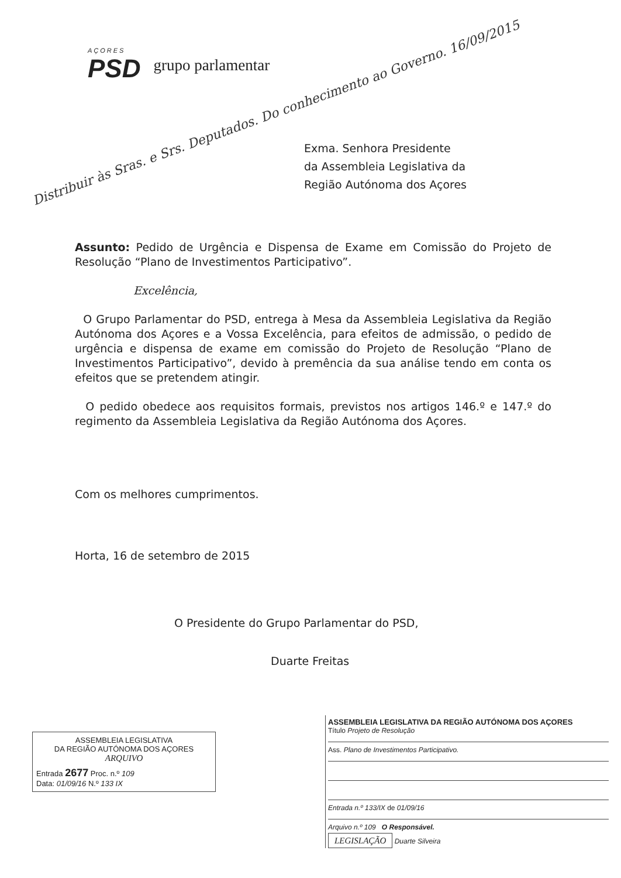AÇORES
PSD
grupo parlamentar
Distribuir às Sras. e Srs. Deputados. Do conhecimento ao Governo. 16/09/2015
Exma. Senhora Presidente
da Assembleia Legislativa da
Região Autónoma dos Açores
Assunto: Pedido de Urgência e Dispensa de Exame em Comissão do Projeto de Resolução “Plano de Investimentos Participativo”.
Excelência,
O Grupo Parlamentar do PSD, entrega à Mesa da Assembleia Legislativa da Região Autónoma dos Açores e a Vossa Excelência, para efeitos de admissão, o pedido de urgência e dispensa de exame em comissão do Projeto de Resolução “Plano de Investimentos Participativo”, devido à premência da sua análise tendo em conta os efeitos que se pretendem atingir.
O pedido obedece aos requisitos formais, previstos nos artigos 146.º e 147.º do regimento da Assembleia Legislativa da Região Autónoma dos Açores.
Com os melhores cumprimentos.
Horta, 16 de setembro de 2015
O Presidente do Grupo Parlamentar do PSD,
Duarte Freitas
ASSEMBLEIA LEGISLATIVA
DA REGIÃO AUTÓNOMA DOS AÇORES
ARQUIVO
Entrada 2677 Proc. n.º 109
Data: 01/09/16 N.º 133 IX
ASSEMBLEIA LEGISLATIVA DA REGIÃO AUTÓNOMA DOS AÇORES
Título Projeto de Resolução
Ass. Plano de Investimentos Participativo.
Entrada n.º 133/IX de 01/09/16
Arquivo n.º 109 O Responsável.
LEGISLAÇÃO Duarte Silveira